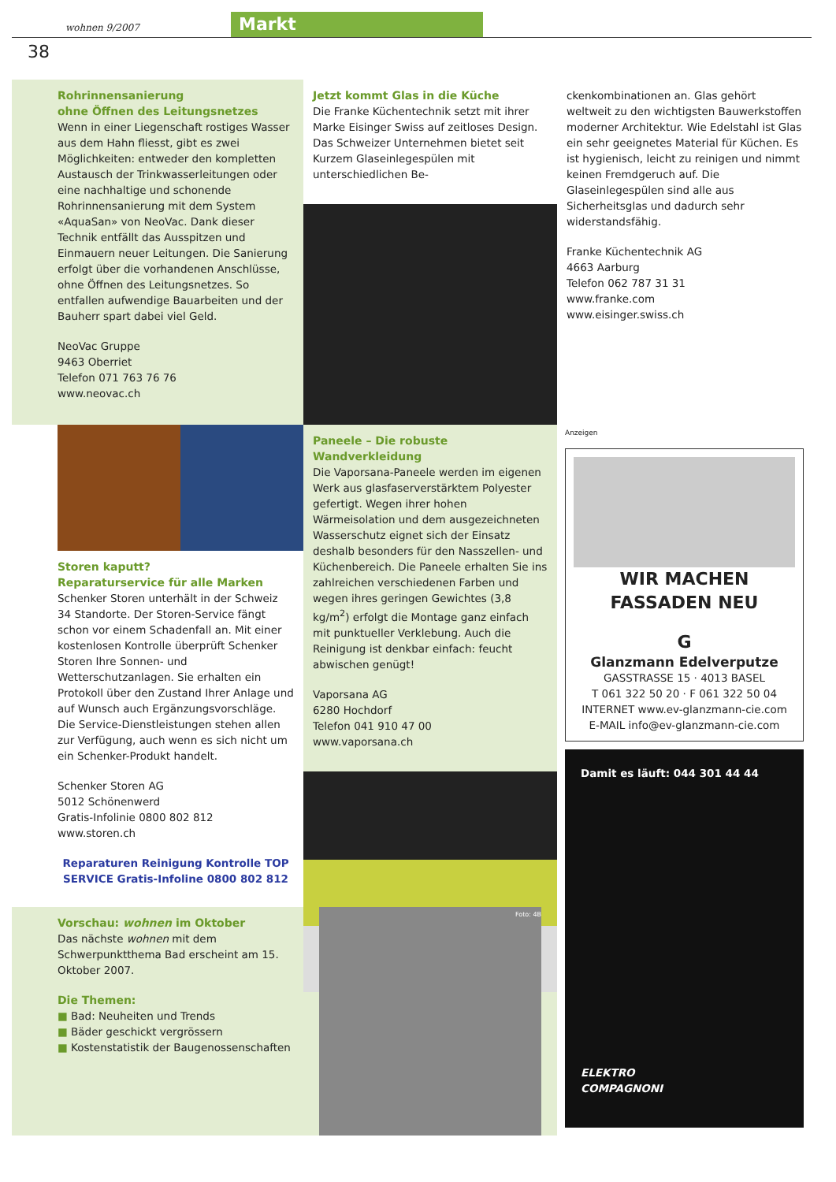wohnen 9/2007
Markt
38
Rohrinnensanierung
ohne Öffnen des Leitungsnetzes
Wenn in einer Liegenschaft rostiges Wasser aus dem Hahn fliesst, gibt es zwei Möglichkeiten: entweder den kompletten Austausch der Trinkwasserleitungen oder eine nachhaltige und schonende Rohrinnensanierung mit dem System «AquaSan» von NeoVac. Dank dieser Technik entfällt das Ausspitzen und Einmauern neuer Leitungen. Die Sanierung erfolgt über die vorhandenen Anschlüsse, ohne Öffnen des Leitungsnetzes. So entfallen aufwendige Bauarbeiten und der Bauherr spart dabei viel Geld.
NeoVac Gruppe
9463 Oberriet
Telefon 071 763 76 76
www.neovac.ch
Jetzt kommt Glas in die Küche
Die Franke Küchentechnik setzt mit ihrer Marke Eisinger Swiss auf zeitloses Design. Das Schweizer Unternehmen bietet seit Kurzem Glaseinlegespülen mit unterschiedlichen Be-
ckenkombinationen an. Glas gehört weltweit zu den wichtigsten Bauwerkstoffen moderner Architektur. Wie Edelstahl ist Glas ein sehr geeignetes Material für Küchen. Es ist hygienisch, leicht zu reinigen und nimmt keinen Fremdgeruch auf. Die Glaseinlegespülen sind alle aus Sicherheitsglas und dadurch sehr widerstandsfähig.
Franke Küchentechnik AG
4663 Aarburg
Telefon 062 787 31 31
www.franke.com
www.eisinger.swiss.ch
Storen kaputt?
Reparaturservice für alle Marken
Schenker Storen unterhält in der Schweiz 34 Standorte. Der Storen-Service fängt schon vor einem Schadenfall an. Mit einer kostenlosen Kontrolle überprüft Schenker Storen Ihre Sonnen- und Wetterschutzanlagen. Sie erhalten ein Protokoll über den Zustand Ihrer Anlage und auf Wunsch auch Ergänzungsvorschläge. Die Service-Dienstleistungen stehen allen zur Verfügung, auch wenn es sich nicht um ein Schenker-Produkt handelt.
Schenker Storen AG
5012 Schönenwerd
Gratis-Infolinie 0800 802 812
www.storen.ch
Reparaturen Reinigung Kontrolle TOP SERVICE Gratis-Infoline 0800 802 812
Paneele – Die robuste Wandverkleidung
Die Vaporsana-Paneele werden im eigenen Werk aus glasfaserverstärktem Polyester gefertigt. Wegen ihrer hohen Wärmeisolation und dem ausgezeichneten Wasserschutz eignet sich der Einsatz deshalb besonders für den Nasszellen- und Küchenbereich. Die Paneele erhalten Sie ins zahlreichen verschiedenen Farben und wegen ihres geringen Gewichtes (3,8 kg/m<sup>2</sup>) erfolgt die Montage ganz einfach mit punktueller Verklebung. Auch die Reinigung ist denkbar einfach: feucht abwischen genügt!
Vaporsana AG
6280 Hochdorf
Telefon 041 910 47 00
www.vaporsana.ch
Anzeigen
WIR MACHEN
FASSADEN NEU
G
Glanzmann Edelverputze
GASSTRASSE 15 · 4013 BASEL
T 061 322 50 20 · F 061 322 50 04
INTERNET www.ev-glanzmann-cie.com
E-MAIL info@ev-glanzmann-cie.com
Damit es läuft: 044 301 44 44
ELEKTRO
COMPAGNONI
Vorschau: wohnen im Oktober
Das nächste wohnen mit dem Schwerpunktthema Bad erscheint am 15. Oktober 2007.
Die Themen:
■ Bad: Neuheiten und Trends
■ Bäder geschickt vergrössern
■ Kostenstatistik der Baugenossenschaften
Foto: 4B